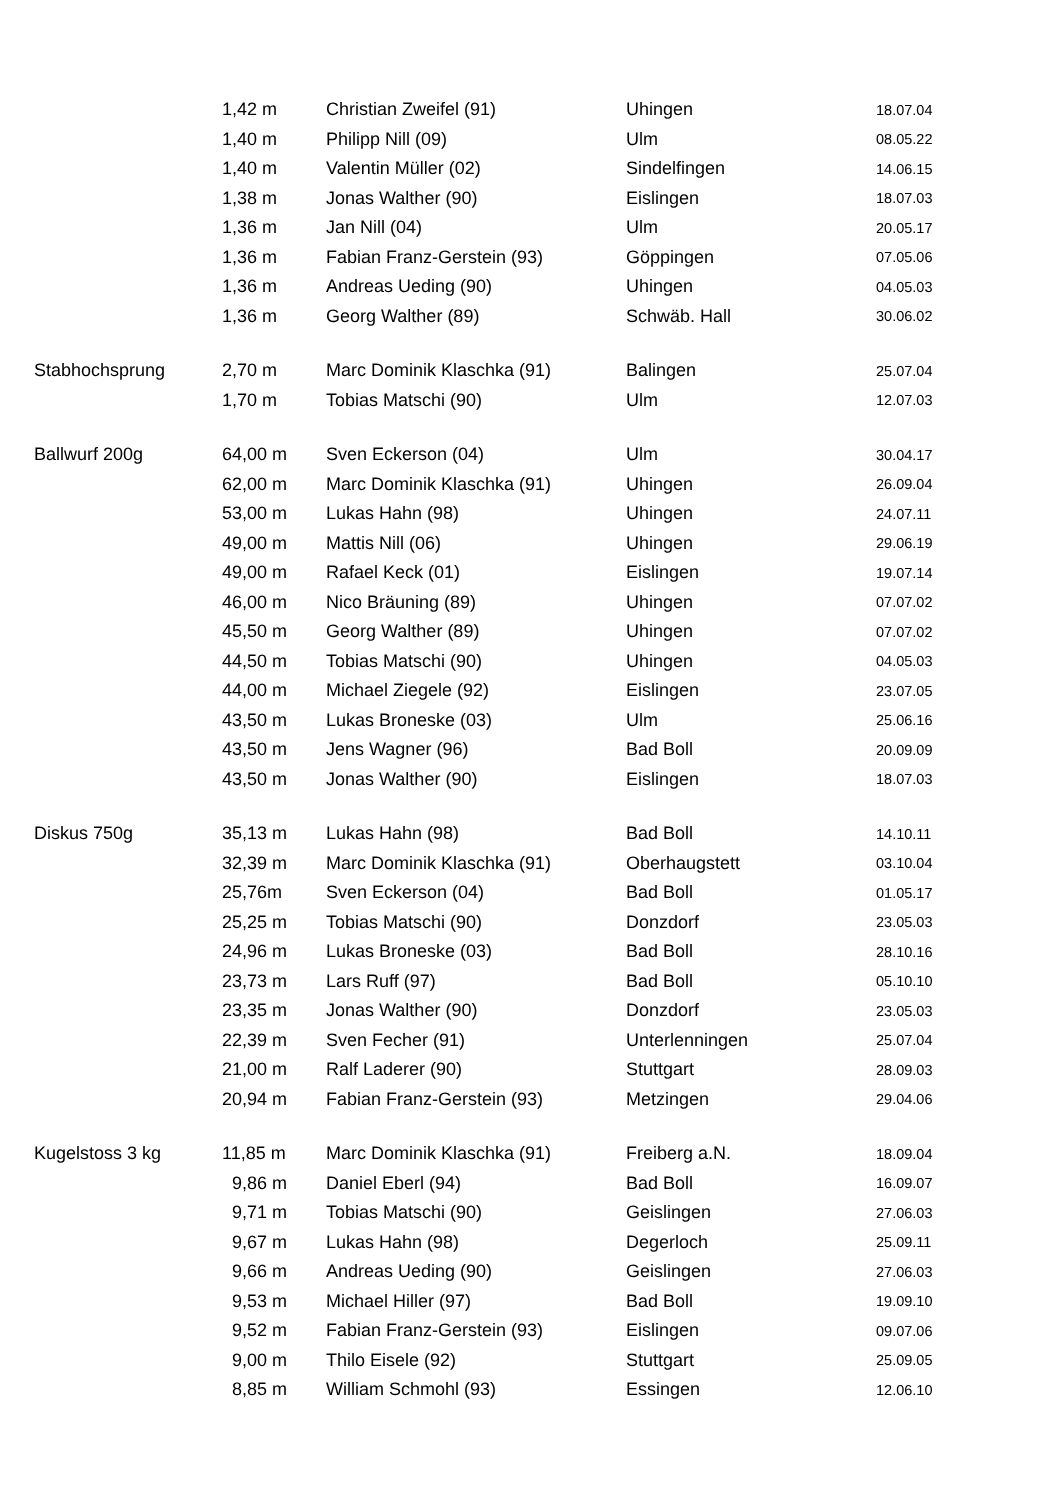| | 1,42 m | Christian Zweifel (91) | Uhingen | 18.07.04 |
| | 1,40 m | Philipp Nill (09) | Ulm | 08.05.22 |
| | 1,40 m | Valentin Müller (02) | Sindelfingen | 14.06.15 |
| | 1,38 m | Jonas Walther (90) | Eislingen | 18.07.03 |
| | 1,36 m | Jan Nill (04) | Ulm | 20.05.17 |
| | 1,36 m | Fabian Franz-Gerstein (93) | Göppingen | 07.05.06 |
| | 1,36 m | Andreas Ueding (90) | Uhingen | 04.05.03 |
| | 1,36 m | Georg Walther (89) | Schwäb. Hall | 30.06.02 |
| Stabhochsprung | 2,70 m | Marc Dominik Klaschka (91) | Balingen | 25.07.04 |
| | 1,70 m | Tobias Matschi (90) | Ulm | 12.07.03 |
| Ballwurf 200g | 64,00 m | Sven Eckerson (04) | Ulm | 30.04.17 |
| | 62,00 m | Marc Dominik Klaschka (91) | Uhingen | 26.09.04 |
| | 53,00 m | Lukas Hahn (98) | Uhingen | 24.07.11 |
| | 49,00 m | Mattis Nill (06) | Uhingen | 29.06.19 |
| | 49,00 m | Rafael Keck (01) | Eislingen | 19.07.14 |
| | 46,00 m | Nico Bräuning (89) | Uhingen | 07.07.02 |
| | 45,50 m | Georg Walther (89) | Uhingen | 07.07.02 |
| | 44,50 m | Tobias Matschi (90) | Uhingen | 04.05.03 |
| | 44,00 m | Michael Ziegele (92) | Eislingen | 23.07.05 |
| | 43,50 m | Lukas Broneske (03) | Ulm | 25.06.16 |
| | 43,50 m | Jens Wagner (96) | Bad Boll | 20.09.09 |
| | 43,50 m | Jonas Walther (90) | Eislingen | 18.07.03 |
| Diskus 750g | 35,13 m | Lukas Hahn (98) | Bad Boll | 14.10.11 |
| | 32,39 m | Marc Dominik Klaschka (91) | Oberhaugstett | 03.10.04 |
| | 25,76m | Sven Eckerson (04) | Bad Boll | 01.05.17 |
| | 25,25 m | Tobias Matschi (90) | Donzdorf | 23.05.03 |
| | 24,96 m | Lukas Broneske (03) | Bad Boll | 28.10.16 |
| | 23,73 m | Lars Ruff (97) | Bad Boll | 05.10.10 |
| | 23,35 m | Jonas Walther (90) | Donzdorf | 23.05.03 |
| | 22,39 m | Sven Fecher (91) | Unterlenningen | 25.07.04 |
| | 21,00 m | Ralf Laderer (90) | Stuttgart | 28.09.03 |
| | 20,94 m | Fabian Franz-Gerstein (93) | Metzingen | 29.04.06 |
| Kugelstoss 3 kg | 11,85 m | Marc Dominik Klaschka (91) | Freiberg a.N. | 18.09.04 |
| | 9,86 m | Daniel Eberl (94) | Bad Boll | 16.09.07 |
| | 9,71 m | Tobias Matschi (90) | Geislingen | 27.06.03 |
| | 9,67 m | Lukas Hahn (98) | Degerloch | 25.09.11 |
| | 9,66 m | Andreas Ueding (90) | Geislingen | 27.06.03 |
| | 9,53 m | Michael Hiller (97) | Bad Boll | 19.09.10 |
| | 9,52 m | Fabian Franz-Gerstein (93) | Eislingen | 09.07.06 |
| | 9,00 m | Thilo Eisele (92) | Stuttgart | 25.09.05 |
| | 8,85 m | William Schmohl (93) | Essingen | 12.06.10 |